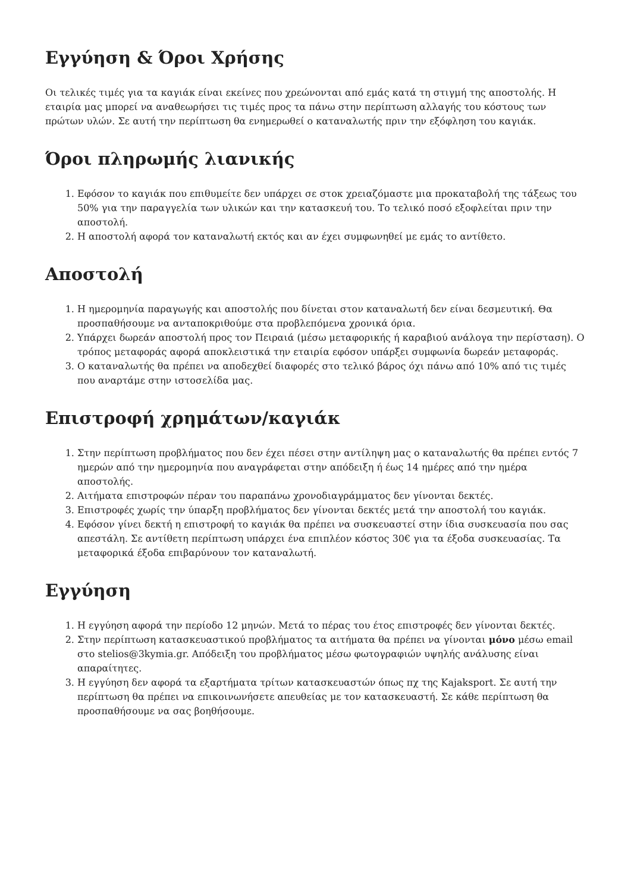Εγγύηση & Όροι Χρήσης
Οι τελικές τιμές για τα καγιάκ είναι εκείνες που χρεώνονται από εμάς κατά τη στιγμή της αποστολής. Η εταιρία μας μπορεί να αναθεωρήσει τις τιμές προς τα πάνω στην περίπτωση αλλαγής του κόστους των πρώτων υλών. Σε αυτή την περίπτωση θα ενημερωθεί ο καταναλωτής πριν την εξόφληση του καγιάκ.
Όροι πληρωμής λιανικής
1. Εφόσον το καγιάκ που επιθυμείτε δεν υπάρχει σε στοκ χρειαζόμαστε μια προκαταβολή της τάξεως του 50% για την παραγγελία των υλικών και την κατασκευή του. Το τελικό ποσό εξοφλείται πριν την αποστολή.
2. Η αποστολή αφορά τον καταναλωτή εκτός και αν έχει συμφωνηθεί με εμάς το αντίθετο.
Αποστολή
1. Η ημερομηνία παραγωγής και αποστολής που δίνεται στον καταναλωτή δεν είναι δεσμευτική. Θα προσπαθήσουμε να ανταποκριθούμε στα προβλεπόμενα χρονικά όρια.
2. Υπάρχει δωρεάν αποστολή προς τον Πειραιά (μέσω μεταφορικής ή καραβιού ανάλογα την περίσταση). Ο τρόπος μεταφοράς αφορά αποκλειστικά την εταιρία εφόσον υπάρξει συμφωνία δωρεάν μεταφοράς.
3. Ο καταναλωτής θα πρέπει να αποδεχθεί διαφορές στο τελικό βάρος όχι πάνω από 10% από τις τιμές που αναρτάμε στην ιστοσελίδα μας.
Επιστροφή χρημάτων/καγιάκ
1. Στην περίπτωση προβλήματος που δεν έχει πέσει στην αντίληψη μας ο καταναλωτής θα πρέπει εντός 7 ημερών από την ημερομηνία που αναγράφεται στην απόδειξη ή έως 14 ημέρες από την ημέρα αποστολής.
2. Αιτήματα επιστροφών πέραν του παραπάνω χρονοδιαγράμματος δεν γίνονται δεκτές.
3. Επιστροφές χωρίς την ύπαρξη προβλήματος δεν γίνονται δεκτές μετά την αποστολή του καγιάκ.
4. Εφόσον γίνει δεκτή η επιστροφή το καγιάκ θα πρέπει να συσκευαστεί στην ίδια συσκευασία που σας απεστάλη. Σε αντίθετη περίπτωση υπάρχει ένα επιπλέον κόστος 30€ για τα έξοδα συσκευασίας. Τα μεταφορικά έξοδα επιβαρύνουν τον καταναλωτή.
Εγγύηση
1. Η εγγύηση αφορά την περίοδο 12 μηνών. Μετά το πέρας του έτος επιστροφές δεν γίνονται δεκτές.
2. Στην περίπτωση κατασκευαστικού προβλήματος τα αιτήματα θα πρέπει να γίνονται μόνο μέσω email στο stelios@3kymia.gr. Απόδειξη του προβλήματος μέσω φωτογραφιών υψηλής ανάλυσης είναι απαραίτητες.
3. Η εγγύηση δεν αφορά τα εξαρτήματα τρίτων κατασκευαστών όπως πχ της Kajaksport. Σε αυτή την περίπτωση θα πρέπει να επικοινωνήσετε απευθείας με τον κατασκευαστή. Σε κάθε περίπτωση θα προσπαθήσουμε να σας βοηθήσουμε.